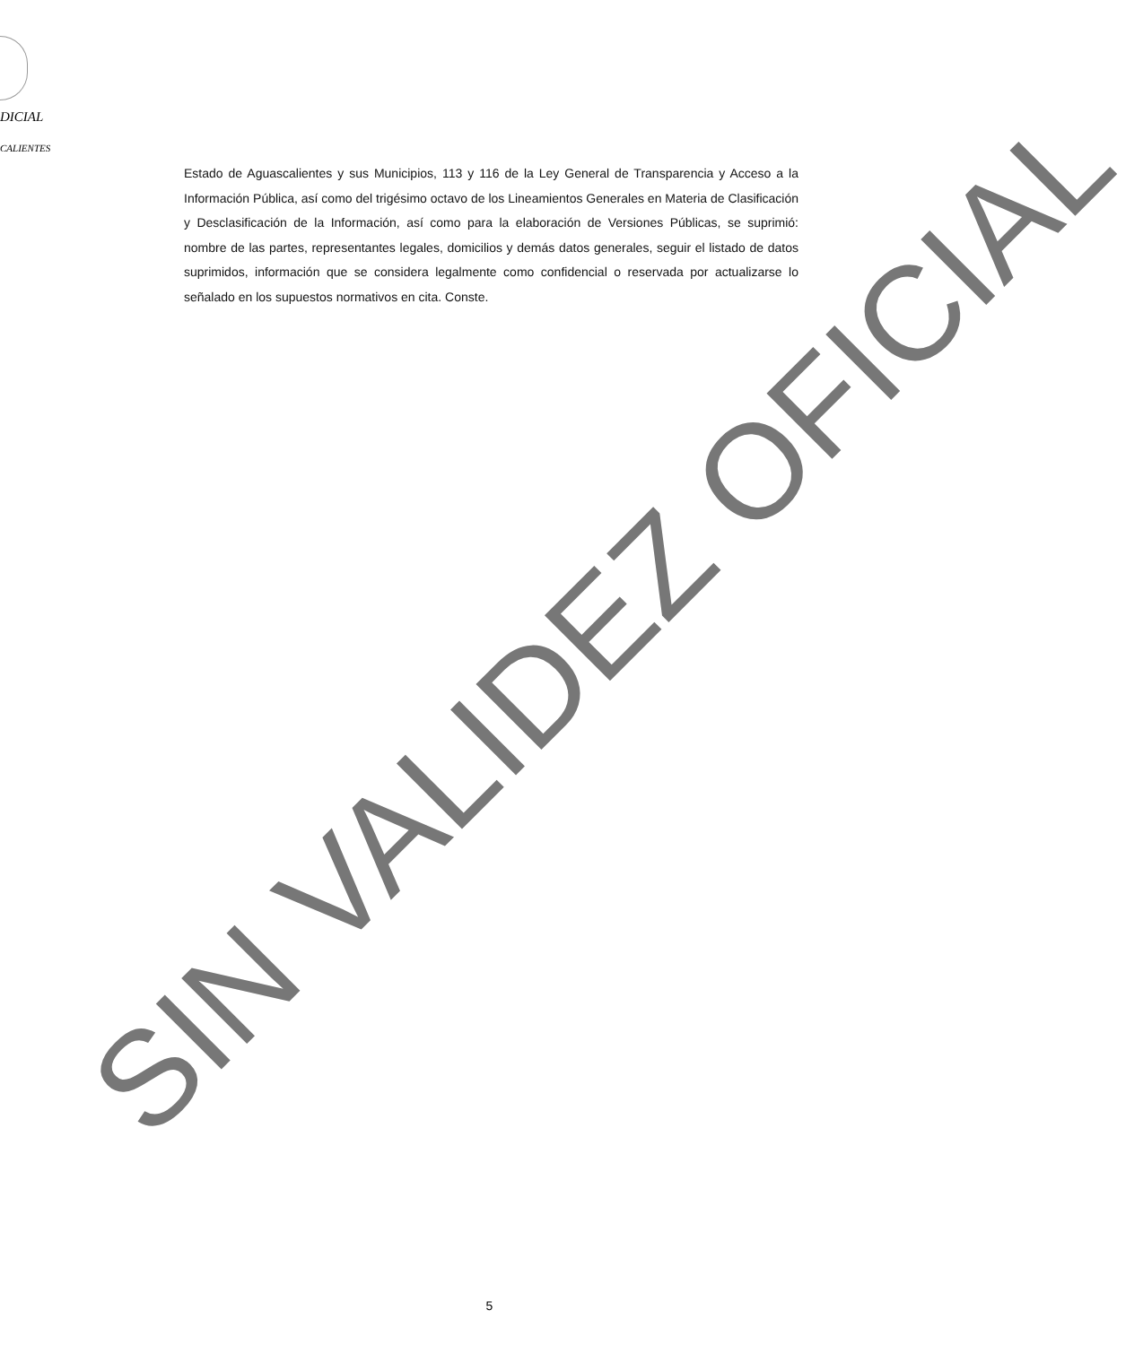DICIAL
CALIENTES
Estado de Aguascalientes y sus Municipios, 113 y 116 de la Ley General de Transparencia y Acceso a la Información Pública, así como del trigésimo octavo de los Lineamientos Generales en Materia de Clasificación y Desclasificación de la Información, así como para la elaboración de Versiones Públicas, se suprimió: nombre de las partes, representantes legales, domicilios y demás datos generales, seguir el listado de datos suprimidos, información que se considera legalmente como confidencial o reservada por actualizarse lo señalado en los supuestos normativos en cita. Conste.
SIN VALIDEZ OFICIAL
5